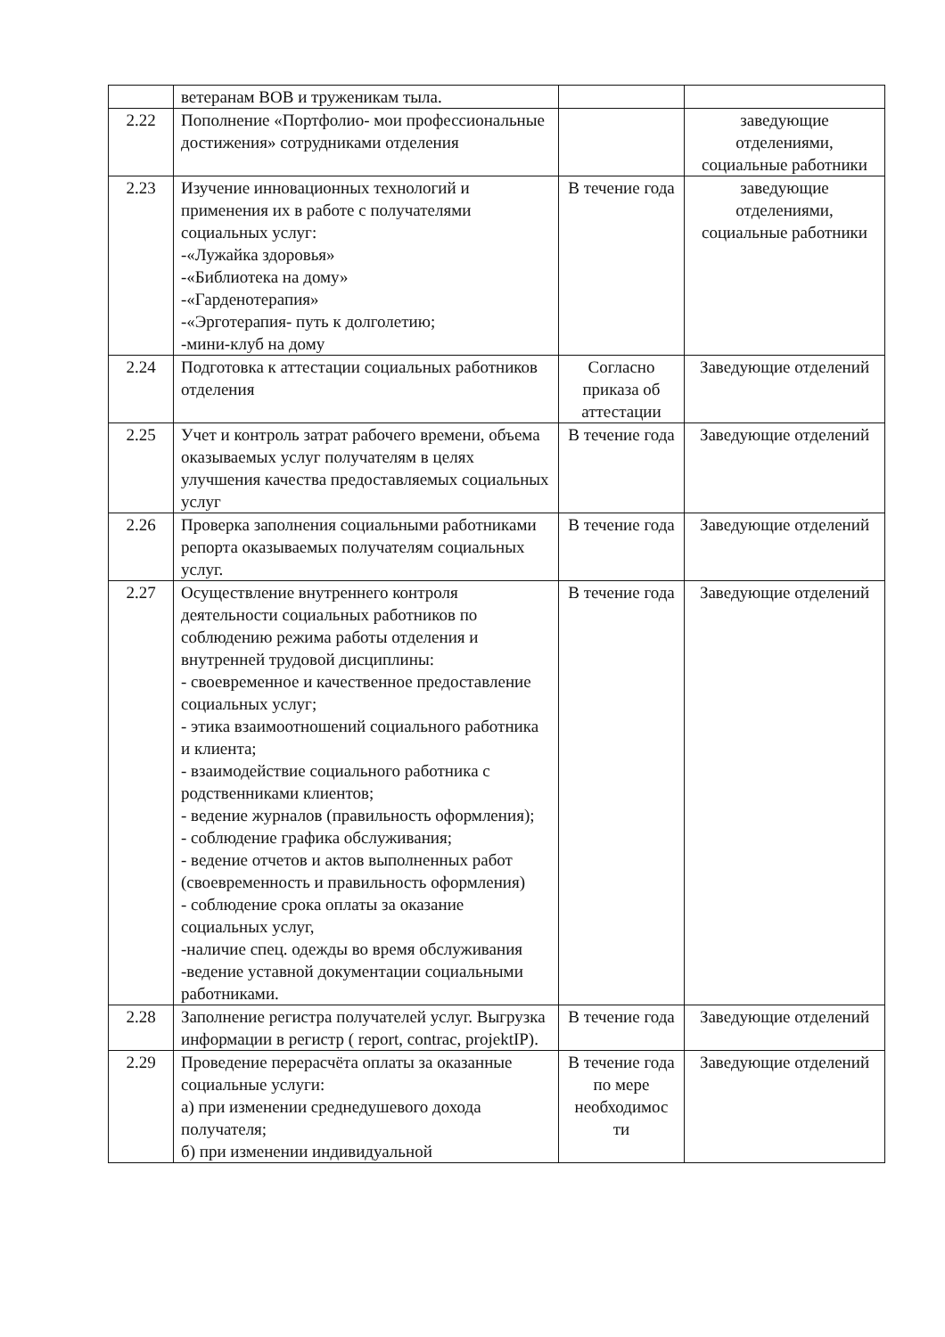| | ветеранам ВОВ и труженикам тыла. | | |
| 2.22 | Пополнение «Портфолио- мои профессиональные достижения» сотрудниками отделения | | заведующие отделениями, социальные работники |
| 2.23 | Изучение инновационных технологий и применения их в работе с получателями социальных услуг: -«Лужайка здоровья» -«Библиотека на дому» -«Гарденотерапия» -«Эрготерапия- путь к долголетию; -мини-клуб на дому | В течение года | заведующие отделениями, социальные работники |
| 2.24 | Подготовка к аттестации социальных работников отделения | Согласно приказа об аттестации | Заведующие отделений |
| 2.25 | Учет и контроль затрат рабочего времени, объема оказываемых услуг получателям в целях улучшения качества предоставляемых социальных услуг | В течение года | Заведующие отделений |
| 2.26 | Проверка заполнения социальными работниками репорта оказываемых получателям социальных услуг. | В течение года | Заведующие отделений |
| 2.27 | Осуществление внутреннего контроля деятельности социальных работников по соблюдению режима работы отделения и внутренней трудовой дисциплины: - своевременное и качественное предоставление социальных услуг; - этика взаимоотношений социального работника и клиента; - взаимодействие социального работника с родственниками клиентов; - ведение журналов (правильность оформления); - соблюдение графика обслуживания; - ведение отчетов и актов выполненных работ (своевременность и правильность оформления) - соблюдение срока оплаты за оказание социальных услуг, -наличие спец. одежды во время обслуживания -ведение уставной документации социальными работниками. | В течение года | Заведующие отделений |
| 2.28 | Заполнение регистра получателей услуг. Выгрузка информации в регистр ( report, contrac, projektIP). | В течение года | Заведующие отделений |
| 2.29 | Проведение перерасчёта оплаты за оказанные социальные услуги: а) при изменении среднедушевого дохода получателя; б) при изменении индивидуальной | В течение года по мере необходимос ти | Заведующие отделений |